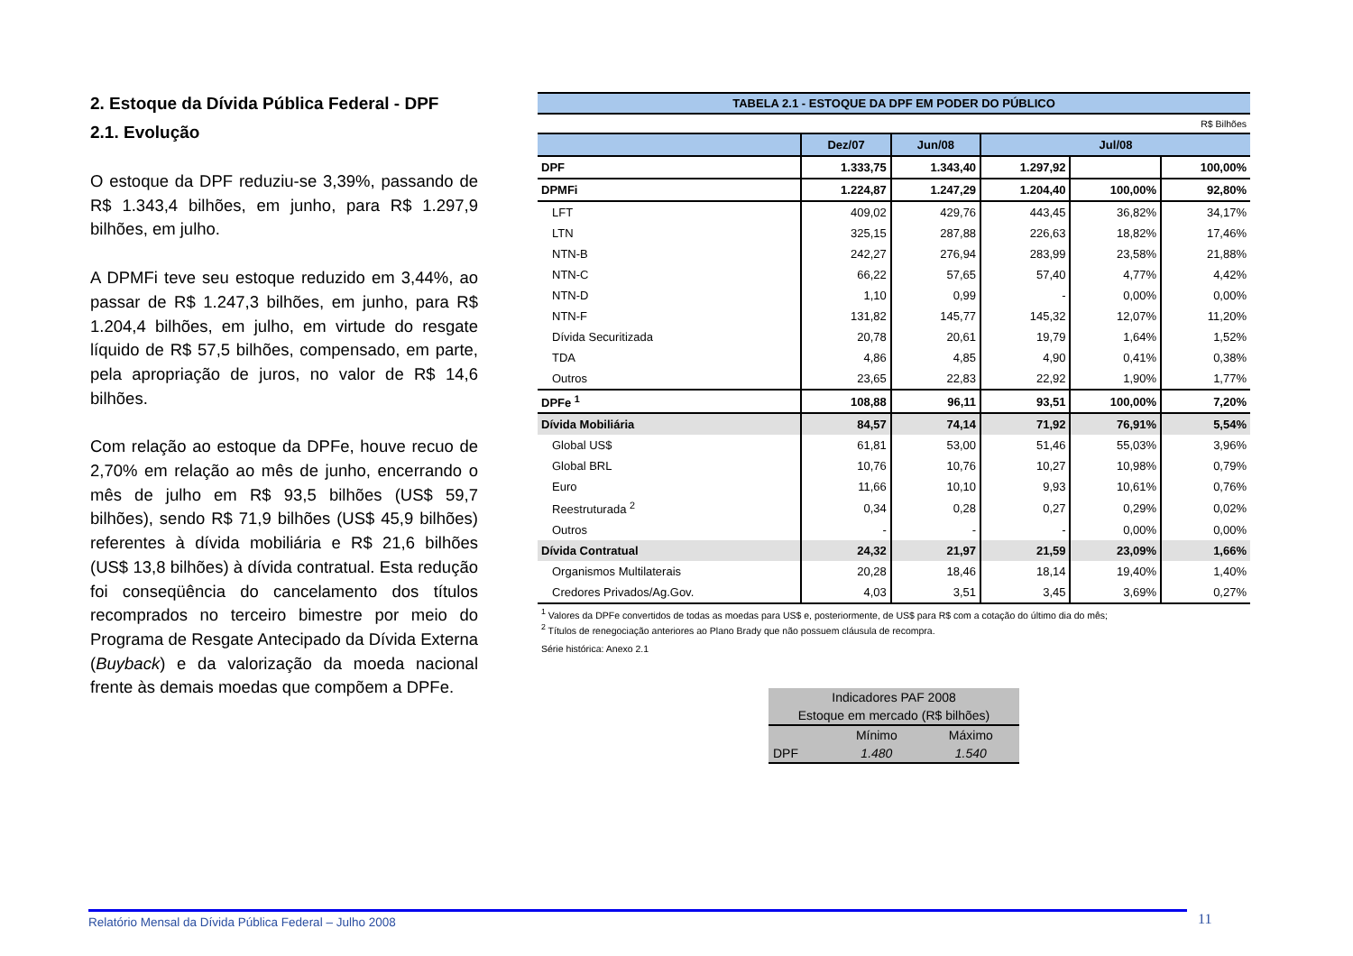2. Estoque da Dívida Pública Federal - DPF
2.1. Evolução
O estoque da DPF reduziu-se 3,39%, passando de R$ 1.343,4 bilhões, em junho, para R$ 1.297,9 bilhões, em julho.
A DPMFi teve seu estoque reduzido em 3,44%, ao passar de R$ 1.247,3 bilhões, em junho, para R$ 1.204,4 bilhões, em julho, em virtude do resgate líquido de R$ 57,5 bilhões, compensado, em parte, pela apropriação de juros, no valor de R$ 14,6 bilhões.
Com relação ao estoque da DPFe, houve recuo de 2,70% em relação ao mês de junho, encerrando o mês de julho em R$ 93,5 bilhões (US$ 59,7 bilhões), sendo R$ 71,9 bilhões (US$ 45,9 bilhões) referentes à dívida mobiliária e R$ 21,6 bilhões (US$ 13,8 bilhões) à dívida contratual. Esta redução foi conseqüência do cancelamento dos títulos recomprados no terceiro bimestre por meio do Programa de Resgate Antecipado da Dívida Externa (Buyback) e da valorização da moeda nacional frente às demais moedas que compõem a DPFe.
TABELA 2.1 - ESTOQUE DA DPF EM PODER DO PÚBLICO
R$ Bilhões
| | Dez/07 | Jun/08 | Jul/08 | | |
| --- | --- | --- | --- | --- | --- |
| DPF | 1.333,75 | 1.343,40 | 1.297,92 | | 100,00% |
| DPMFi | 1.224,87 | 1.247,29 | 1.204,40 | 100,00% | 92,80% |
| LFT | 409,02 | 429,76 | 443,45 | 36,82% | 34,17% |
| LTN | 325,15 | 287,88 | 226,63 | 18,82% | 17,46% |
| NTN-B | 242,27 | 276,94 | 283,99 | 23,58% | 21,88% |
| NTN-C | 66,22 | 57,65 | 57,40 | 4,77% | 4,42% |
| NTN-D | 1,10 | 0,99 | - | 0,00% | 0,00% |
| NTN-F | 131,82 | 145,77 | 145,32 | 12,07% | 11,20% |
| Dívida Securitizada | 20,78 | 20,61 | 19,79 | 1,64% | 1,52% |
| TDA | 4,86 | 4,85 | 4,90 | 0,41% | 0,38% |
| Outros | 23,65 | 22,83 | 22,92 | 1,90% | 1,77% |
| DPFe <sup>1</sup> | 108,88 | 96,11 | 93,51 | 100,00% | 7,20% |
| Dívida Mobiliária | 84,57 | 74,14 | 71,92 | 76,91% | 5,54% |
| Global US$ | 61,81 | 53,00 | 51,46 | 55,03% | 3,96% |
| Global BRL | 10,76 | 10,76 | 10,27 | 10,98% | 0,79% |
| Euro | 11,66 | 10,10 | 9,93 | 10,61% | 0,76% |
| Reestruturada <sup>2</sup> | 0,34 | 0,28 | 0,27 | 0,29% | 0,02% |
| Outros | - | - | - | 0,00% | 0,00% |
| Dívida Contratual | 24,32 | 21,97 | 21,59 | 23,09% | 1,66% |
| Organismos Multilaterais | 20,28 | 18,46 | 18,14 | 19,40% | 1,40% |
| Credores Privados/Ag.Gov. | 4,03 | 3,51 | 3,45 | 3,69% | 0,27% |
<sup>1</sup> Valores da DPFe convertidos de todas as moedas para US$ e, posteriormente, de US$ para R$ com a cotação do último dia do mês;
<sup>2</sup> Títulos de renegociação anteriores ao Plano Brady que não possuem cláusula de recompra.
Série histórica: Anexo 2.1
| Indicadores PAF 2008 | | |
| Estoque em mercado (R$ bilhões) | | |
| | Mínimo | Máximo |
| DPF | 1.480 | 1.540 |
Relatório Mensal da Dívida Pública Federal – Julho 2008 11